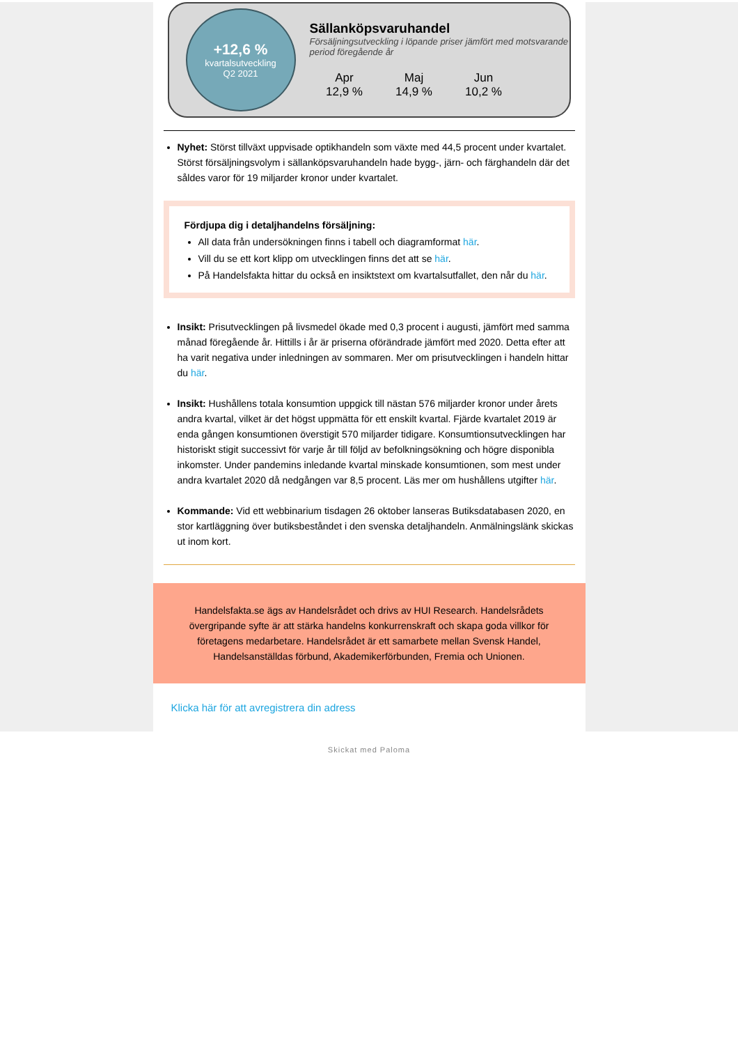+12,6 %
kvartalsutveckling
Q2 2021
Sällanköpsvaruhandel
Försäljningsutveckling i löpande priser jämfört med motsvarande period föregående år
Apr
12,9 %
Maj
14,9 %
Jun
10,2 %
Nyhet: Störst tillväxt uppvisade optikhandeln som växte med 44,5 procent under kvartalet. Störst försäljningsvolym i sällanköpsvaruhandeln hade bygg-, järn- och färghandeln där det såldes varor för 19 miljarder kronor under kvartalet.
Fördjupa dig i detaljhandelns försäljning:
All data från undersökningen finns i tabell och diagramformat här.
Vill du se ett kort klipp om utvecklingen finns det att se här.
På Handelsfakta hittar du också en insiktstext om kvartalsutfallet, den når du här.
Insikt: Prisutvecklingen på livsmedel ökade med 0,3 procent i augusti, jämfört med samma månad föregående år. Hittills i år är priserna oförändrade jämfört med 2020. Detta efter att ha varit negativa under inledningen av sommaren. Mer om prisutvecklingen i handeln hittar du här.
Insikt: Hushållens totala konsumtion uppgick till nästan 576 miljarder kronor under årets andra kvartal, vilket är det högst uppmätta för ett enskilt kvartal. Fjärde kvartalet 2019 är enda gången konsumtionen överstigit 570 miljarder tidigare. Konsumtionsutvecklingen har historiskt stigit successivt för varje år till följd av befolkningsökning och högre disponibla inkomster. Under pandemins inledande kvartal minskade konsumtionen, som mest under andra kvartalet 2020 då nedgången var 8,5 procent. Läs mer om hushållens utgifter här.
Kommande: Vid ett webbinarium tisdagen 26 oktober lanseras Butiksdatabasen 2020, en stor kartläggning över butiksbeståndet i den svenska detaljhandeln. Anmälningslänk skickas ut inom kort.
Handelsfakta.se ägs av Handelsrådet och drivs av HUI Research. Handelsrådets övergripande syfte är att stärka handelns konkurrenskraft och skapa goda villkor för företagens medarbetare. Handelsrådet är ett samarbete mellan Svensk Handel, Handelsanställdas förbund, Akademikerförbunden, Fremia och Unionen.
Klicka här för att avregistrera din adress
Skickat med Paloma